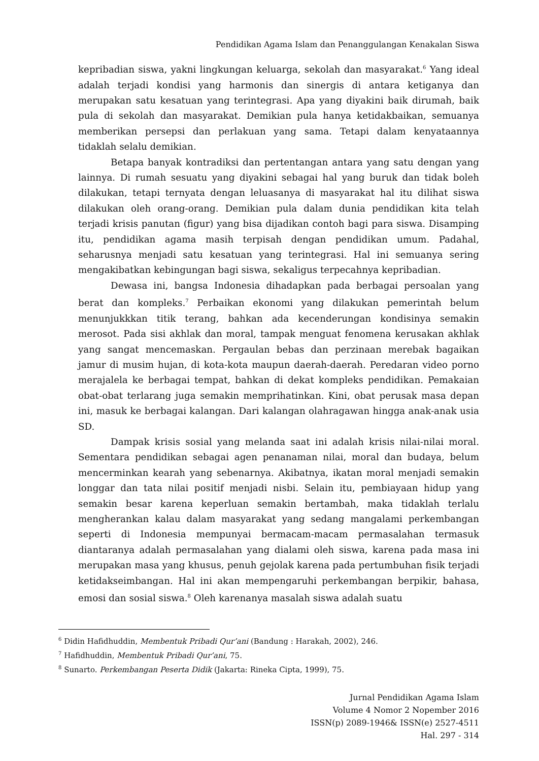Pendidikan Agama Islam dan Penanggulangan Kenakalan Siswa
kepribadian siswa, yakni lingkungan keluarga, sekolah dan masyarakat.<sup>6</sup> Yang ideal adalah terjadi kondisi yang harmonis dan sinergis di antara ketiganya dan merupakan satu kesatuan yang terintegrasi. Apa yang diyakini baik dirumah, baik pula di sekolah dan masyarakat. Demikian pula hanya ketidakbaikan, semuanya memberikan persepsi dan perlakuan yang sama. Tetapi dalam kenyataannya tidaklah selalu demikian.
Betapa banyak kontradiksi dan pertentangan antara yang satu dengan yang lainnya. Di rumah sesuatu yang diyakini sebagai hal yang buruk dan tidak boleh dilakukan, tetapi ternyata dengan leluasanya di masyarakat hal itu dilihat siswa dilakukan oleh orang-orang. Demikian pula dalam dunia pendidikan kita telah terjadi krisis panutan (figur) yang bisa dijadikan contoh bagi para siswa. Disamping itu, pendidikan agama masih terpisah dengan pendidikan umum. Padahal, seharusnya menjadi satu kesatuan yang terintegrasi. Hal ini semuanya sering mengakibatkan kebingungan bagi siswa, sekaligus terpecahnya kepribadian.
Dewasa ini, bangsa Indonesia dihadapkan pada berbagai persoalan yang berat dan kompleks.<sup>7</sup> Perbaikan ekonomi yang dilakukan pemerintah belum menunjukkkan titik terang, bahkan ada kecenderungan kondisinya semakin merosot. Pada sisi akhlak dan moral, tampak menguat fenomena kerusakan akhlak yang sangat mencemaskan. Pergaulan bebas dan perzinaan merebak bagaikan jamur di musim hujan, di kota-kota maupun daerah-daerah. Peredaran video porno merajalela ke berbagai tempat, bahkan di dekat kompleks pendidikan. Pemakaian obat-obat terlarang juga semakin memprihatinkan. Kini, obat perusak masa depan ini, masuk ke berbagai kalangan. Dari kalangan olahragawan hingga anak-anak usia SD.
Dampak krisis sosial yang melanda saat ini adalah krisis nilai-nilai moral. Sementara pendidikan sebagai agen penanaman nilai, moral dan budaya, belum mencerminkan kearah yang sebenarnya. Akibatnya, ikatan moral menjadi semakin longgar dan tata nilai positif menjadi nisbi. Selain itu, pembiayaan hidup yang semakin besar karena keperluan semakin bertambah, maka tidaklah terlalu mengherankan kalau dalam masyarakat yang sedang mangalami perkembangan seperti di Indonesia mempunyai bermacam-macam permasalahan termasuk diantaranya adalah permasalahan yang dialami oleh siswa, karena pada masa ini merupakan masa yang khusus, penuh gejolak karena pada pertumbuhan fisik terjadi ketidakseimbangan. Hal ini akan mempengaruhi perkembangan berpikir, bahasa, emosi dan sosial siswa.<sup>8</sup> Oleh karenanya masalah siswa adalah suatu
<sup>6</sup> Didin Hafidhuddin, Membentuk Pribadi Qur’ani (Bandung : Harakah, 2002), 246.
<sup>7</sup> Hafidhuddin, Membentuk Pribadi Qur’ani, 75.
<sup>8</sup> Sunarto. Perkembangan Peserta Didik (Jakarta: Rineka Cipta, 1999), 75.
Jurnal Pendidikan Agama Islam
Volume 4 Nomor 2 Nopember 2016
ISSN(p) 2089-1946& ISSN(e) 2527-4511
Hal. 297 - 314